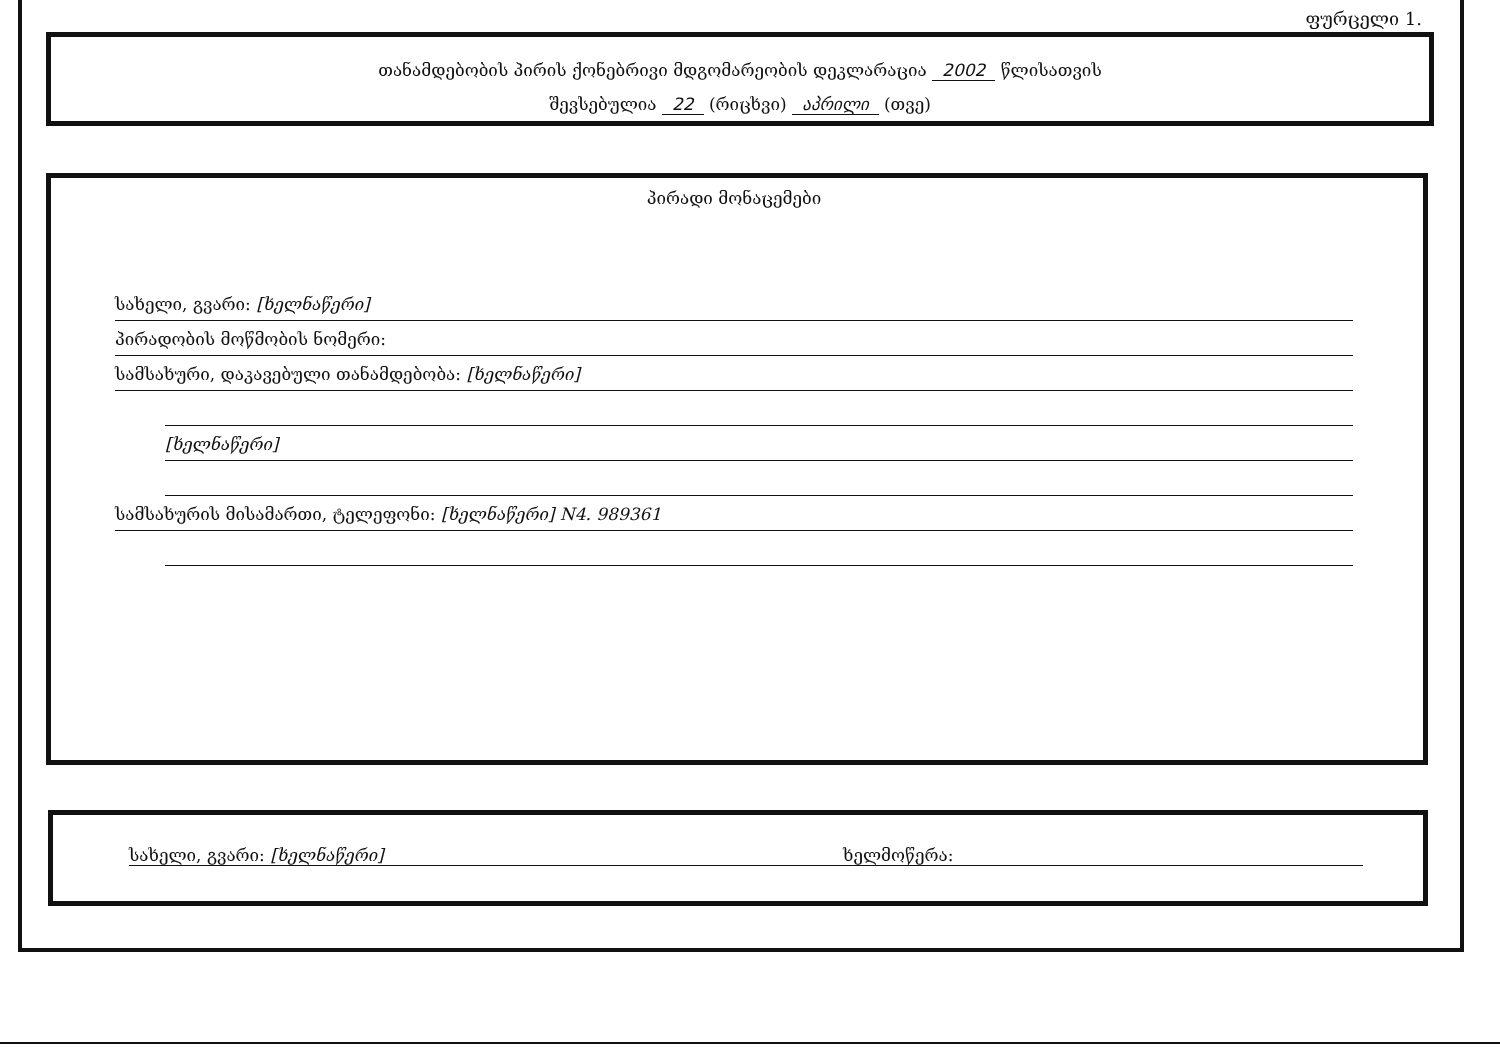ფურცელი 1.
თანამდებობის პირის ქონებრივი მდგომარეობის დეკლარაცია 2002 წლისათვის
შევსებულია 22 (რიცხვი) აპრილი (თვე)
პირადი მონაცემები
სახელი, გვარი: [ხელნაწერი]
პირადობის მოწმობის ნომერი:
სამსახური, დაკავებული თანამდებობა: [ხელნაწერი]
[ხელნაწერი]
სამსახურის მისამართი, ტელეფონი: [ხელნაწერი] N4. 989361
სახელი, გვარი: [ხელნაწერი] ხელმოწერა: